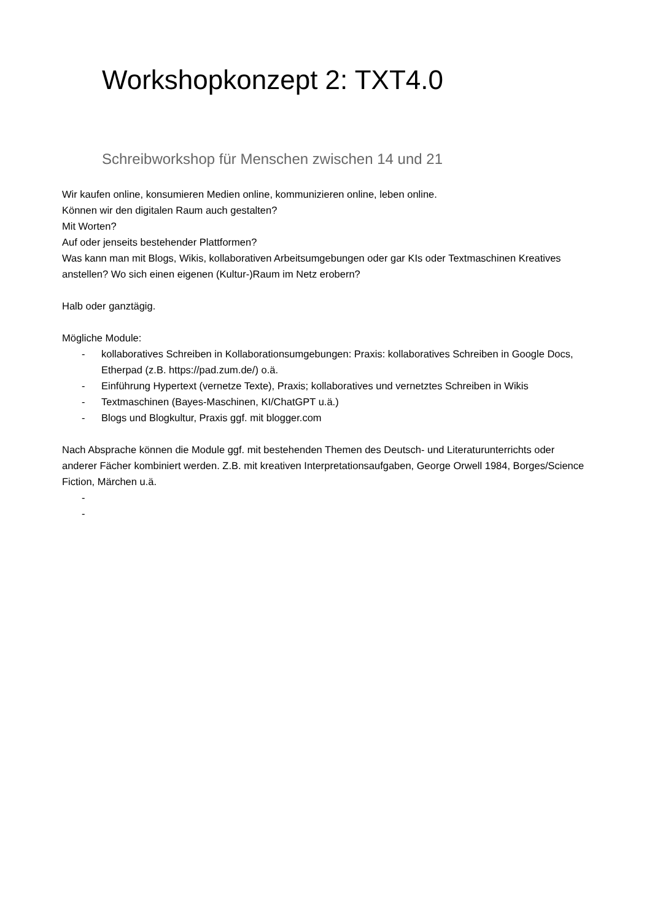Workshopkonzept 2: TXT4.0
Schreibworkshop für Menschen zwischen 14 und 21
Wir kaufen online, konsumieren Medien online, kommunizieren online, leben online.
Können wir den digitalen Raum auch gestalten?
Mit Worten?
Auf oder jenseits bestehender Plattformen?
Was kann man mit Blogs, Wikis, kollaborativen Arbeitsumgebungen oder gar KIs oder Textmaschinen Kreatives anstellen? Wo sich einen eigenen (Kultur-)Raum im Netz erobern?
Halb oder ganztägig.
Mögliche Module:
- kollaboratives Schreiben in Kollaborationsumgebungen: Praxis: kollaboratives Schreiben in Google Docs, Etherpad (z.B. https://pad.zum.de/) o.ä.
- Einführung Hypertext (vernetze Texte), Praxis; kollaboratives und vernetztes Schreiben in Wikis
- Textmaschinen (Bayes-Maschinen, KI/ChatGPT u.ä.)
- Blogs und Blogkultur, Praxis ggf. mit blogger.com
Nach Absprache können die Module ggf. mit bestehenden Themen des Deutsch- und Literaturunterrichts oder anderer Fächer kombiniert werden. Z.B. mit kreativen Interpretationsaufgaben, George Orwell 1984, Borges/Science Fiction, Märchen u.ä.
-
-